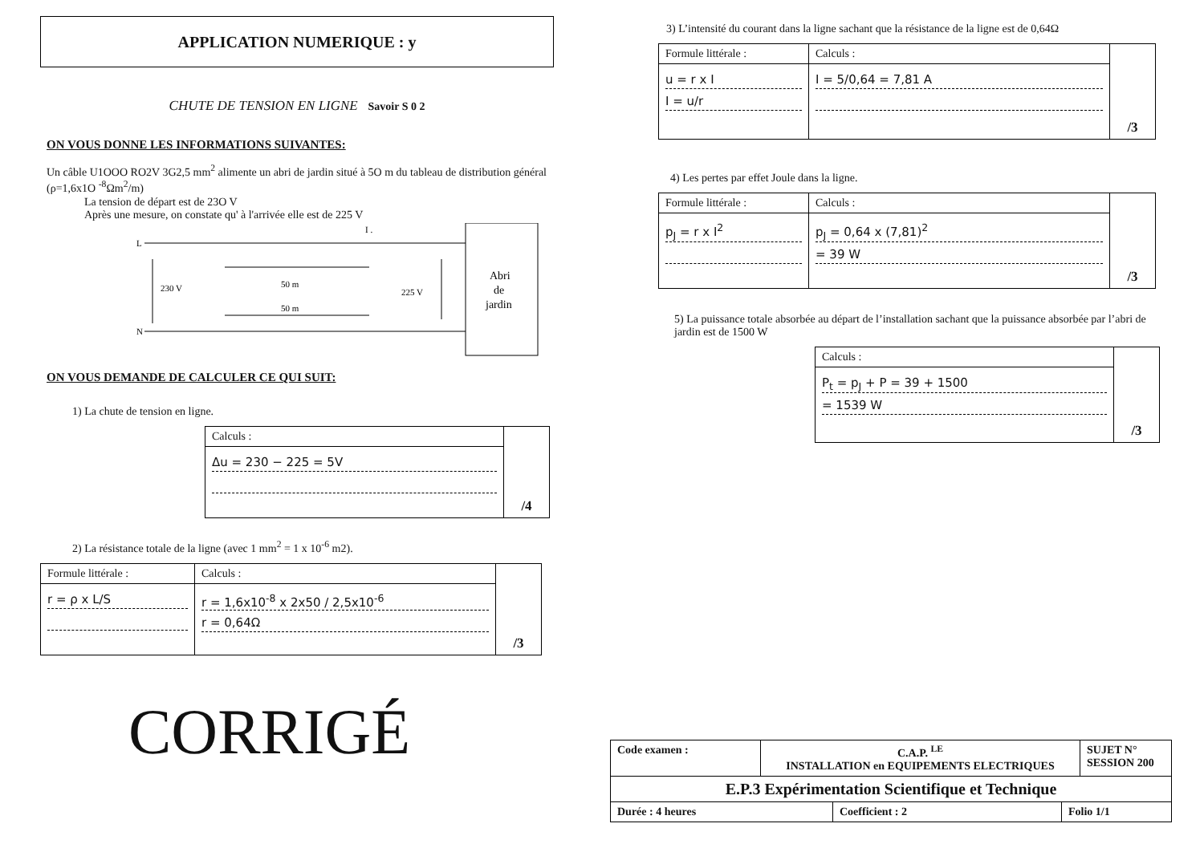APPLICATION NUMERIQUE : y
CHUTE DE TENSION EN LIGNE Savoir S 0 2
ON VOUS DONNE LES INFORMATIONS SUIVANTES:
Un câble U1OOO RO2V 3G2,5 mm<sup>2</sup> alimente un abri de jardin situé à 5O m du tableau de distribution général (ρ=1,6x1O <sup>-8</sup>Ωm<sup>2</sup>/m)
La tension de départ est de 23O V
Après une mesure, on constate qu' à l'arrivée elle est de 225 V
L
N
I .
230 V
225 V
50 m
50 m
Abri
de
jardin
ON VOUS DEMANDE DE CALCULER CE QUI SUIT:
1) La chute de tension en ligne.
| Calculs : | /4 |
| Δu = 230 − 225 = 5V | |
2) La résistance totale de la ligne (avec 1 mm<sup>2</sup> = 1 x 10<sup>-6</sup> m2).
| Formule littérale : | Calculs : | /3 |
| r = ρ x L/S | r = 1,6x10<sup>-8</sup> x 2x50 / 2,5x10<sup>-6</sup> r = 0,64Ω | |
CORRIGÉ
3) L’intensité du courant dans la ligne sachant que la résistance de la ligne est de 0,64Ω
| Formule littérale : | Calculs : | /3 |
| u = r x I I = u/r | I = 5/0,64 = 7,81 A | |
4) Les pertes par effet Joule dans la ligne.
| Formule littérale : | Calculs : | /3 |
| p<sub>J</sub> = r x I<sup>2</sup> | p<sub>J</sub> = 0,64 x (7,81)<sup>2</sup> = 39 W | |
5) La puissance totale absorbée au départ de l’installation sachant que la puissance absorbée par l’abri de jardin est de 1500 W
| Calculs : | /3 |
| P<sub>t</sub> = p<sub>J</sub> + P = 39 + 1500 = 1539 W | |
| Code examen : | C.A.P. <sup>LE</sup> INSTALLATION en EQUIPEMENTS ELECTRIQUES | SUJET N° SESSION 200 |
| E.P.3 Expérimentation Scientifique et Technique | | |
| / Durée : 4 heures / Coefficient : 2 / Folio 1/1 / | | |